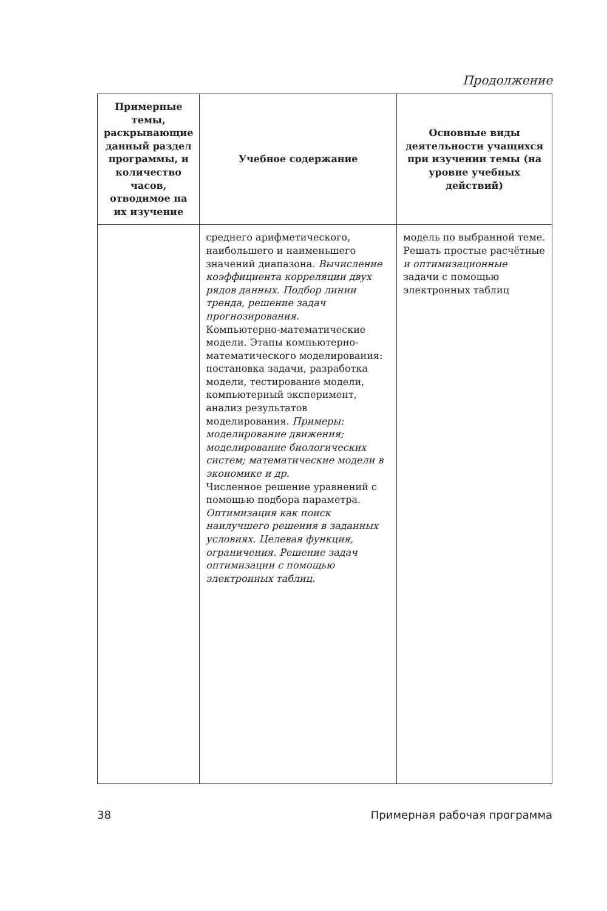Продолжение
| Примерные темы, раскрывающие данный раздел программы, и количество часов, отводимое на их изучение | Учебное содержание | Основные виды деятельности учащихся при изучении темы (на уровне учебных действий) |
| --- | --- | --- |
| | среднего арифметического, наибольшего и наименьшего значений диапазона. Вычисление коэффициента корреляции двух рядов данных. Подбор линии тренда, решение задач прогнозирования. Компьютерно-математические модели. Этапы компьютерно-математического моделирования: постановка задачи, разработка модели, тестирование модели, компьютерный эксперимент, анализ результатов моделирования. Примеры: моделирование движения; моделирование биологических систем; математические модели в экономике и др. Численное решение уравнений с помощью подбора параметра. Оптимизация как поиск наилучшего решения в заданных условиях. Целевая функция, ограничения. Решение задач оптимизации с помощью электронных таблиц. | модель по выбранной теме. Решать простые расчётные и оптимизационные задачи с помощью электронных таблиц |
38 Примерная рабочая программа